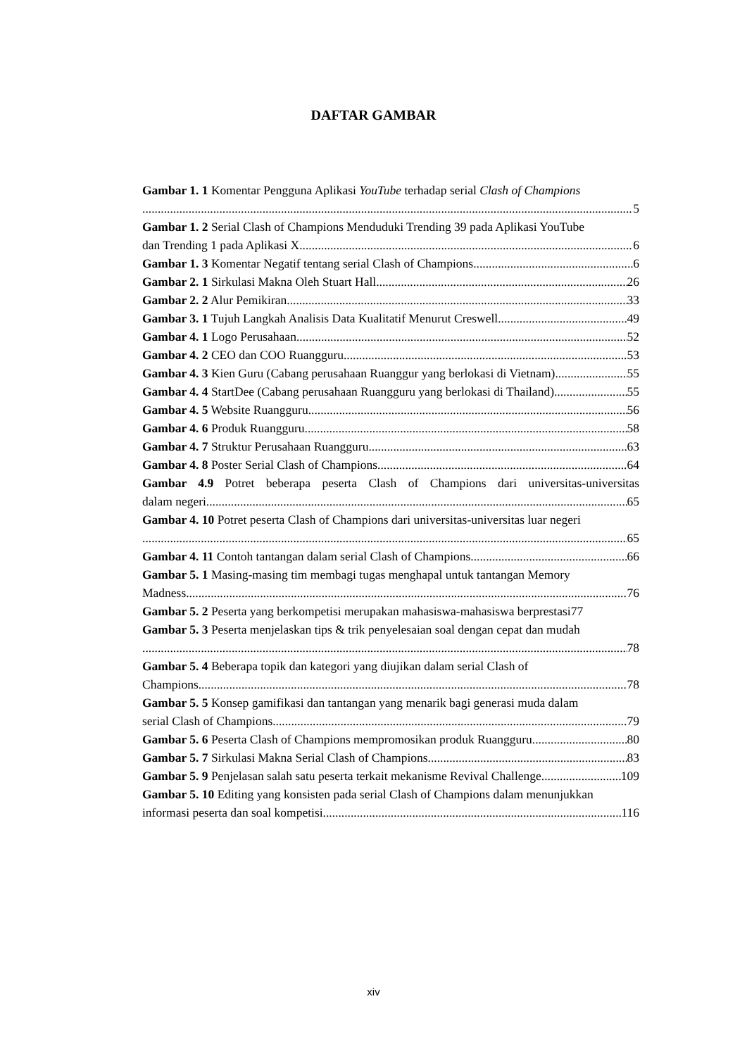DAFTAR GAMBAR
Gambar 1. 1 Komentar Pengguna Aplikasi YouTube terhadap serial Clash of Champions
5
Gambar 1. 2 Serial Clash of Champions Menduduki Trending 39 pada Aplikasi YouTube
dan Trending 1 pada Aplikasi X 6
Gambar 1. 3 Komentar Negatif tentang serial Clash of Champions 6
Gambar 2. 1 Sirkulasi Makna Oleh Stuart Hall 26
Gambar 2. 2 Alur Pemikiran 33
Gambar 3. 1 Tujuh Langkah Analisis Data Kualitatif Menurut Creswell 49
Gambar 4. 1 Logo Perusahaan 52
Gambar 4. 2 CEO dan COO Ruangguru 53
Gambar 4. 3 Kien Guru (Cabang perusahaan Ruanggur yang berlokasi di Vietnam) 55
Gambar 4. 4 StartDee (Cabang perusahaan Ruangguru yang berlokasi di Thailand) 55
Gambar 4. 5 Website Ruangguru 56
Gambar 4. 6 Produk Ruangguru 58
Gambar 4. 7 Struktur Perusahaan Ruangguru 63
Gambar 4. 8 Poster Serial Clash of Champions 64
Gambar 4.9 Potret beberapa peserta Clash of Champions dari universitas-universitas
dalam negeri 65
Gambar 4. 10 Potret peserta Clash of Champions dari universitas-universitas luar negeri
65
Gambar 4. 11 Contoh tantangan dalam serial Clash of Champions 66
Gambar 5. 1 Masing-masing tim membagi tugas menghapal untuk tantangan Memory
Madness 76
Gambar 5. 2 Peserta yang berkompetisi merupakan mahasiswa-mahasiswa berprestasi 77
Gambar 5. 3 Peserta menjelaskan tips & trik penyelesaian soal dengan cepat dan mudah
78
Gambar 5. 4 Beberapa topik dan kategori yang diujikan dalam serial Clash of
Champions 78
Gambar 5. 5 Konsep gamifikasi dan tantangan yang menarik bagi generasi muda dalam
serial Clash of Champions 79
Gambar 5. 6 Peserta Clash of Champions mempromosikan produk Ruangguru 80
Gambar 5. 7 Sirkulasi Makna Serial Clash of Champions 83
Gambar 5. 9 Penjelasan salah satu peserta terkait mekanisme Revival Challenge 109
Gambar 5. 10 Editing yang konsisten pada serial Clash of Champions dalam menunjukkan
informasi peserta dan soal kompetisi 116
xiv